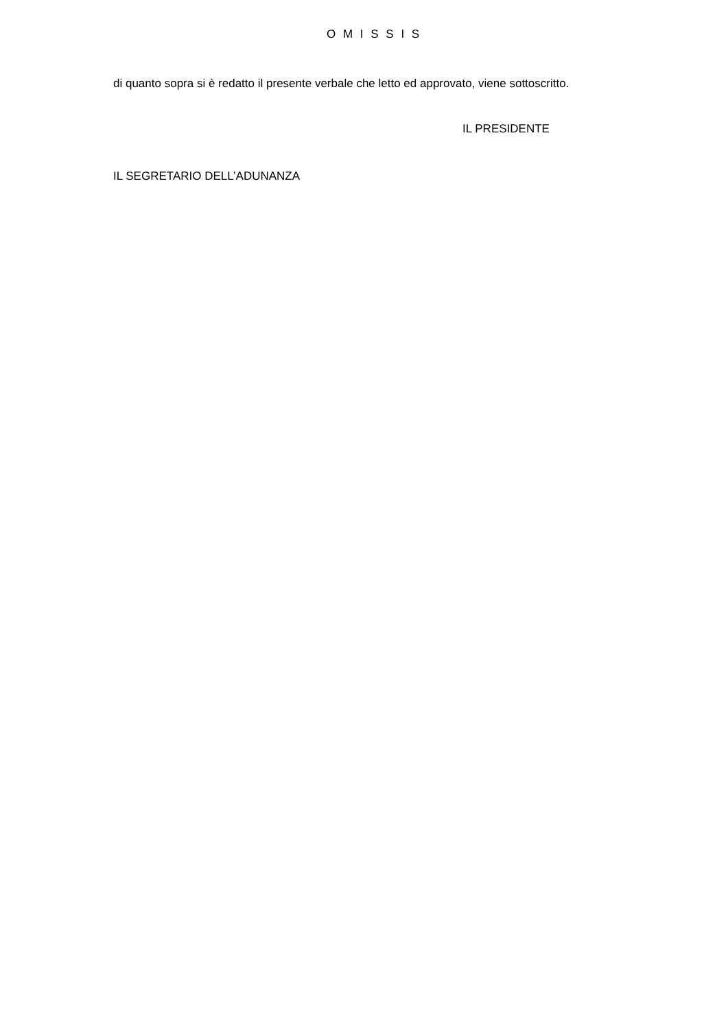O M I S S I S
di quanto sopra si è redatto il presente verbale che letto ed approvato, viene sottoscritto.
IL PRESIDENTE
IL SEGRETARIO DELL’ADUNANZA